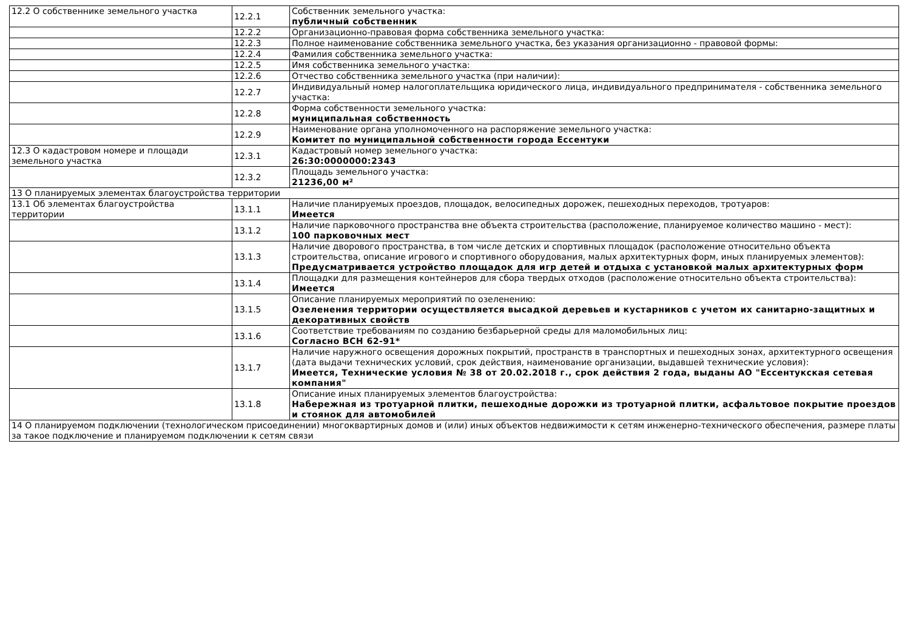| 12.2 О собственнике земельного участка | 12.2.1 | Собственник земельного участка: публичный собственник |
| | 12.2.2 | Организационно-правовая форма собственника земельного участка: |
| | 12.2.3 | Полное наименование собственника земельного участка, без указания организационно - правовой формы: |
| | 12.2.4 | Фамилия собственника земельного участка: |
| | 12.2.5 | Имя собственника земельного участка: |
| | 12.2.6 | Отчество собственника земельного участка (при наличии): |
| | 12.2.7 | Индивидуальный номер налогоплательщика юридического лица, индивидуального предпринимателя - собственника земельного участка: |
| | 12.2.8 | Форма собственности земельного участка: муниципальная собственность |
| | 12.2.9 | Наименование органа уполномоченного на распоряжение земельного участка: Комитет по муниципальной собственности города Ессентуки |
| 12.3 О кадастровом номере и площади земельного участка | 12.3.1 | Кадастровый номер земельного участка: 26:30:0000000:2343 |
| | 12.3.2 | Площадь земельного участка: 21236,00 м² |
| 13 О планируемых элементах благоустройства территории | | |
| 13.1 Об элементах благоустройства территории | 13.1.1 | Наличие планируемых проездов, площадок, велосипедных дорожек, пешеходных переходов, тротуаров: Имеется |
| | 13.1.2 | Наличие парковочного пространства вне объекта строительства (расположение, планируемое количество машино - мест): 100 парковочных мест |
| | 13.1.3 | Наличие дворового пространства, в том числе детских и спортивных площадок (расположение относительно объекта строительства, описание игрового и спортивного оборудования, малых архитектурных форм, иных планируемых элементов): Предусматривается устройство площадок для игр детей и отдыха с установкой малых архитектурных форм |
| | 13.1.4 | Площадки для размещения контейнеров для сбора твердых отходов (расположение относительно объекта строительства): Имеется |
| | 13.1.5 | Описание планируемых мероприятий по озеленению: Озеленения территории осуществляется высадкой деревьев и кустарников с учетом их санитарно-защитных и декоративных свойств |
| | 13.1.6 | Соответствие требованиям по созданию безбарьерной среды для маломобильных лиц: Согласно ВСН 62-91* |
| | 13.1.7 | Наличие наружного освещения дорожных покрытий, пространств в транспортных и пешеходных зонах, архитектурного освещения (дата выдачи технических условий, срок действия, наименование организации, выдавшей технические условия): Имеется, Технические условия № 38 от 20.02.2018 г., срок действия 2 года, выданы АО "Ессентукская сетевая компания" |
| | 13.1.8 | Описание иных планируемых элементов благоустройства: Набережная из тротуарной плитки, пешеходные дорожки из тротуарной плитки, асфальтовое покрытие проездов и стоянок для автомобилей |
| 14 О планируемом подключении (технологическом присоединении) многоквартирных домов и (или) иных объектов недвижимости к сетям инженерно-технического обеспечения, размере платы за такое подключение и планируемом подключении к сетям связи | | |